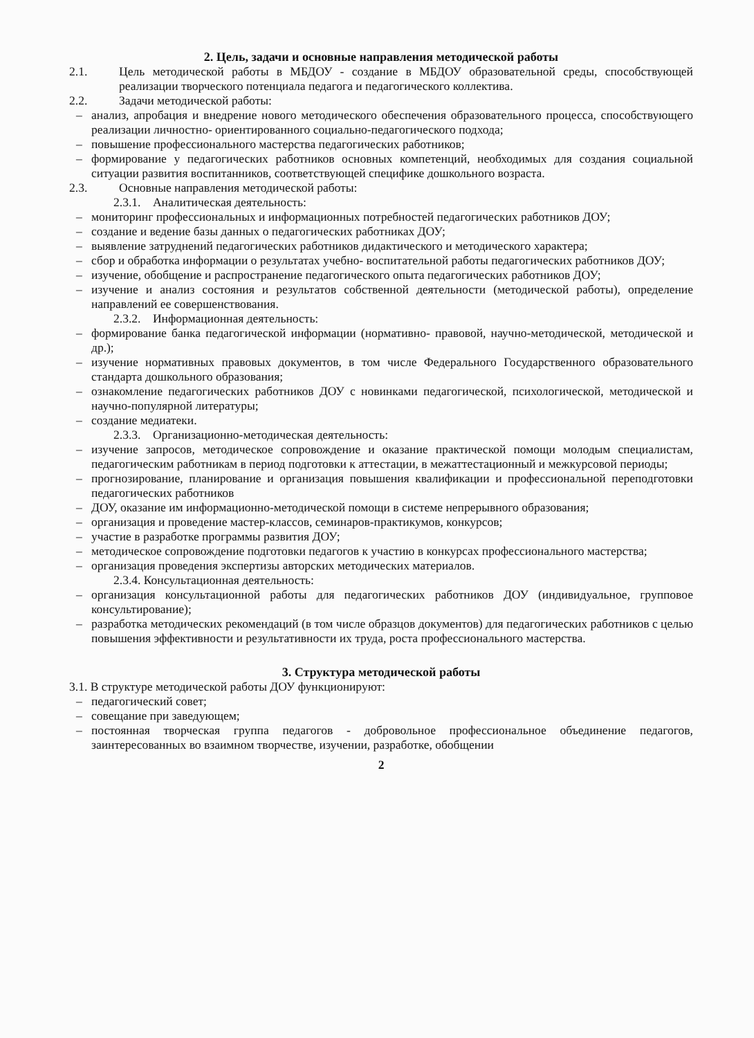2. Цель, задачи и основные направления методической работы
2.1. Цель методической работы в МБДОУ - создание в МБДОУ образовательной среды, способствующей реализации творческого потенциала педагога и педагогического коллектива.
2.2. Задачи методической работы:
– анализ, апробация и внедрение нового методического обеспечения образовательного процесса, способствующего реализации личностно- ориентированного социально-педагогического подхода;
– повышение профессионального мастерства педагогических работников;
– формирование у педагогических работников основных компетенций, необходимых для создания социальной ситуации развития воспитанников, соответствующей специфике дошкольного возраста.
2.3. Основные направления методической работы:
2.3.1. Аналитическая деятельность:
– мониторинг профессиональных и информационных потребностей педагогических работников ДОУ;
– создание и ведение базы данных о педагогических работниках ДОУ;
– выявление затруднений педагогических работников дидактического и методического характера;
– сбор и обработка информации о результатах учебно- воспитательной работы педагогических работников ДОУ;
– изучение, обобщение и распространение педагогического опыта педагогических работников ДОУ;
– изучение и анализ состояния и результатов собственной деятельности (методической работы), определение направлений ее совершенствования.
2.3.2. Информационная деятельность:
– формирование банка педагогической информации (нормативно- правовой, научно-методической, методической и др.);
– изучение нормативных правовых документов, в том числе Федерального Государственного образовательного стандарта дошкольного образования;
– ознакомление педагогических работников ДОУ с новинками педагогической, психологической, методической и научно-популярной литературы;
– создание медиатеки.
2.3.3. Организационно-методическая деятельность:
– изучение запросов, методическое сопровождение и оказание практической помощи молодым специалистам, педагогическим работникам в период подготовки к аттестации, в межаттестационный и межкурсовой периоды;
– прогнозирование, планирование и организация повышения квалификации и профессиональной переподготовки педагогических работников
– ДОУ, оказание им информационно-методической помощи в системе непрерывного образования;
– организация и проведение мастер-классов, семинаров-практикумов, конкурсов;
– участие в разработке программы развития ДОУ;
– методическое сопровождение подготовки педагогов к участию в конкурсах профессионального мастерства;
– организация проведения экспертизы авторских методических материалов.
2.3.4. Консультационная деятельность:
– организация консультационной работы для педагогических работников ДОУ (индивидуальное, групповое консультирование);
– разработка методических рекомендаций (в том числе образцов документов) для педагогических работников с целью повышения эффективности и результативности их труда, роста профессионального мастерства.
3. Структура методической работы
3.1. В структуре методической работы ДОУ функционируют:
– педагогический совет;
– совещание при заведующем;
– постоянная творческая группа педагогов - добровольное профессиональное объединение педагогов, заинтересованных во взаимном творчестве, изучении, разработке, обобщении
2